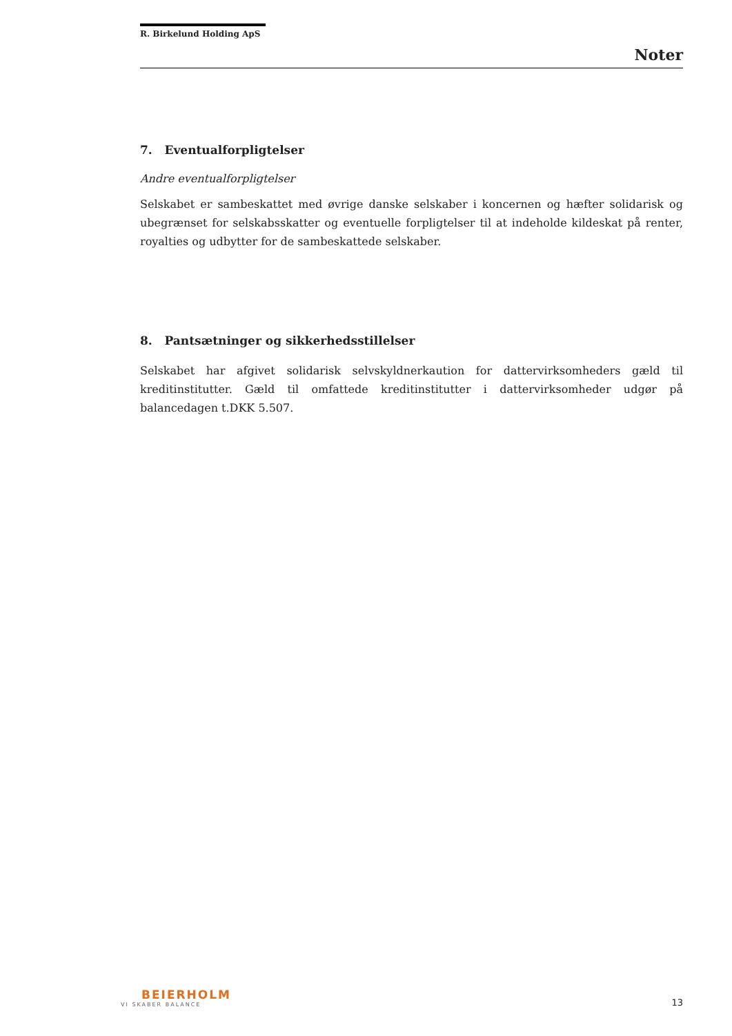R. Birkelund Holding ApS
Noter
7. Eventualforpligtelser
Andre eventualforpligtelser
Selskabet er sambeskattet med øvrige danske selskaber i koncernen og hæfter solidarisk og ubegrænset for selskabsskatter og eventuelle forpligtelser til at indeholde kildeskat på renter, royalties og udbytter for de sambeskattede selskaber.
8. Pantsætninger og sikkerhedsstillelser
Selskabet har afgivet solidarisk selvskyldnerkaution for dattervirksomheders gæld til kreditinstitutter. Gæld til omfattede kreditinstitutter i dattervirksomheder udgør på balancedagen t.DKK 5.507.
BEIERHOLM
VI SKABER BALANCE
13